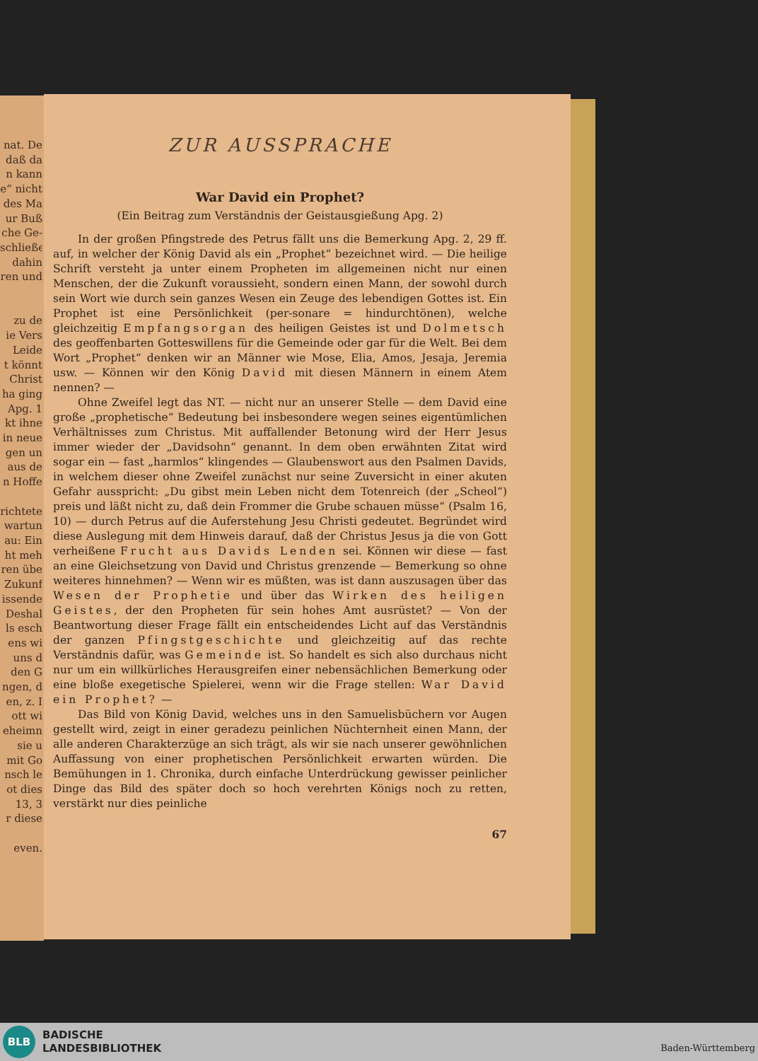nat. De
daß da
n kann
e“ nicht
des Ma
ur Buß
che Ge-
schließe
dahin
ren und
zu de
ie Vers
Leide
t könnt
Christ
ha ging
Apg. 1
kt ihne
in neue
gen un
aus de
n Hoffe
richtete
wartun
au: Ein
ht meh
ren übe
Zukunf
issende
Deshal
ls esch
ens wi
uns d
den G
ngen, d
en, z. I
ott wi
eheimn
sie u
mit Go
nsch le
ot dies
13, 3
r diese
even.
ZUR AUSSPRACHE
War David ein Prophet?
(Ein Beitrag zum Verständnis der Geistausgießung Apg. 2)
In der großen Pfingstrede des Petrus fällt uns die Bemerkung Apg. 2, 29 ff. auf, in welcher der König David als ein „Prophet“ bezeichnet wird. — Die heilige Schrift versteht ja unter einem Propheten im allgemeinen nicht nur einen Menschen, der die Zukunft voraussieht, sondern einen Mann, der sowohl durch sein Wort wie durch sein ganzes Wesen ein Zeuge des lebendigen Gottes ist. Ein Prophet ist eine Persönlichkeit (per-sonare = hindurchtönen), welche gleichzeitig Empfangsorgan des heiligen Geistes ist und Dolmetsch des geoffenbarten Gotteswillens für die Gemeinde oder gar für die Welt. Bei dem Wort „Prophet“ denken wir an Männer wie Mose, Elia, Amos, Jesaja, Jeremia usw. — Können wir den König David mit diesen Männern in einem Atem nennen? —
Ohne Zweifel legt das NT. — nicht nur an unserer Stelle — dem David eine große „prophetische“ Bedeutung bei insbesondere wegen seines eigentümlichen Verhältnisses zum Christus. Mit auffallender Betonung wird der Herr Jesus immer wieder der „Davidsohn“ genannt. In dem oben erwähnten Zitat wird sogar ein — fast „harmlos“ klingendes — Glaubenswort aus den Psalmen Davids, in welchem dieser ohne Zweifel zunächst nur seine Zuversicht in einer akuten Gefahr ausspricht: „Du gibst mein Leben nicht dem Totenreich (der „Scheol“) preis und läßt nicht zu, daß dein Frommer die Grube schauen müsse“ (Psalm 16, 10) — durch Petrus auf die Auferstehung Jesu Christi gedeutet. Begründet wird diese Auslegung mit dem Hinweis darauf, daß der Christus Jesus ja die von Gott verheißene Frucht aus Davids Lenden sei. Können wir diese — fast an eine Gleichsetzung von David und Christus grenzende — Bemerkung so ohne weiteres hinnehmen? — Wenn wir es müßten, was ist dann auszusagen über das Wesen der Prophetie und über das Wirken des heiligen Geistes, der den Propheten für sein hohes Amt ausrüstet? — Von der Beantwortung dieser Frage fällt ein entscheidendes Licht auf das Verständnis der ganzen Pfingstgeschichte und gleichzeitig auf das rechte Verständnis dafür, was Gemeinde ist. So handelt es sich also durchaus nicht nur um ein willkürliches Herausgreifen einer nebensächlichen Bemerkung oder eine bloße exegetische Spielerei, wenn wir die Frage stellen: War David ein Prophet? —
Das Bild von König David, welches uns in den Samuelisbüchern vor Augen gestellt wird, zeigt in einer geradezu peinlichen Nüchternheit einen Mann, der alle anderen Charakterzüge an sich trägt, als wir sie nach unserer gewöhnlichen Auffassung von einer prophetischen Persönlichkeit erwarten würden. Die Bemühungen in 1. Chronika, durch einfache Unterdrückung gewisser peinlicher Dinge das Bild des später doch so hoch verehrten Königs noch zu retten, verstärkt nur dies peinliche
67
BLB
BADISCHE
LANDESBIBLIOTHEK
Baden-Württemberg